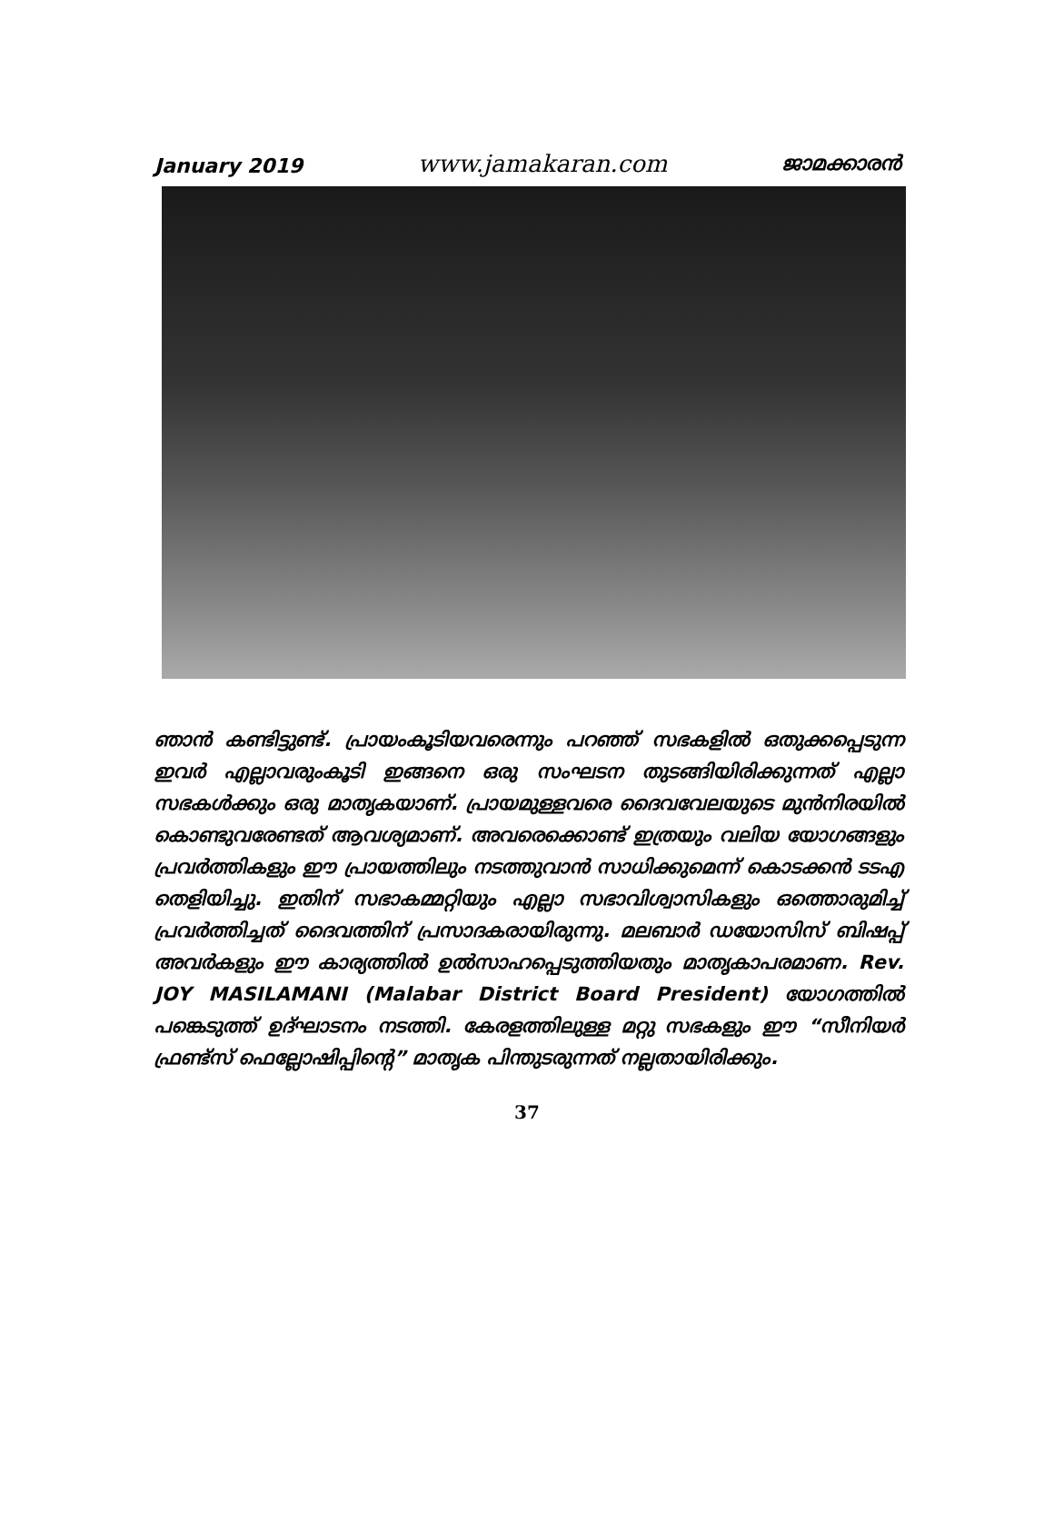January 2019 www.jamakaran.com ജാമക്കാരൻ
ഞാൻ കണ്ടിട്ടുണ്ട്. പ്രായംകൂടിയവരെന്നും പറഞ്ഞ് സഭകളിൽ ഒതുക്കപ്പെടുന്ന ഇവർ എല്ലാവരുംകൂടി ഇങ്ങനെ ഒരു സംഘടന തുടങ്ങിയിരിക്കുന്നത് എല്ലാ സഭകൾക്കും ഒരു മാതൃകയാണ്. പ്രായമുള്ളവരെ ദൈവവേലയുടെ മുൻനിരയിൽ കൊണ്ടുവരേണ്ടത് ആവശ്യമാണ്. അവരെക്കൊണ്ട് ഇത്രയും വലിയ യോഗങ്ങളും പ്രവർത്തികളും ഈ പ്രായത്തിലും നടത്തുവാൻ സാധിക്കുമെന്ന് കൊടക്കൻ ടടഎ തെളിയിച്ചു. ഇതിന് സഭാകമ്മറ്റിയും എല്ലാ സഭാവിശ്വാസികളും ഒത്തൊരുമിച്ച് പ്രവർത്തിച്ചത് ദൈവത്തിന് പ്രസാദകരായിരുന്നു. മലബാർ ഡയോസിസ് ബിഷപ്പ് അവർകളും ഈ കാര്യത്തിൽ ഉൽസാഹപ്പെടുത്തിയതും മാതൃകാപരമാണ. Rev. JOY MASILAMANI (Malabar District Board President) യോഗത്തിൽ പങ്കെടുത്ത് ഉദ്ഘാടനം നടത്തി. കേരളത്തിലുള്ള മറ്റു സഭകളും ഈ “സീനിയർ ഫ്രണ്ട്സ് ഫെല്ലോഷിപ്പിന്റെ” മാതൃക പിന്തുടരുന്നത് നല്ലതായിരിക്കും.
37